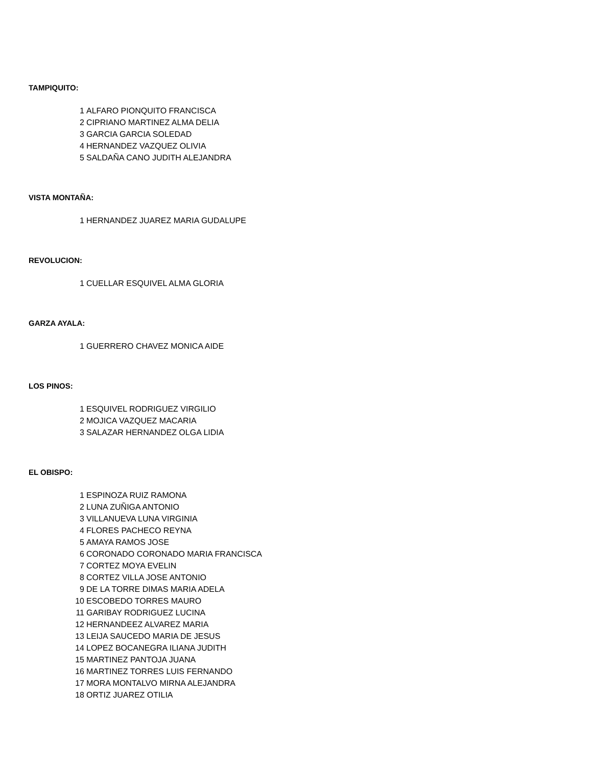TAMPIQUITO:
| 1 | ALFARO PIONQUITO FRANCISCA |
| 2 | CIPRIANO MARTINEZ ALMA DELIA |
| 3 | GARCIA GARCIA SOLEDAD |
| 4 | HERNANDEZ VAZQUEZ OLIVIA |
| 5 | SALDAÑA CANO JUDITH ALEJANDRA |
VISTA MONTAÑA:
| 1 | HERNANDEZ JUAREZ MARIA GUDALUPE |
REVOLUCION:
| 1 | CUELLAR ESQUIVEL ALMA GLORIA |
GARZA AYALA:
| 1 | GUERRERO CHAVEZ MONICA AIDE |
LOS PINOS:
| 1 | ESQUIVEL RODRIGUEZ VIRGILIO |
| 2 | MOJICA VAZQUEZ MACARIA |
| 3 | SALAZAR HERNANDEZ OLGA LIDIA |
EL OBISPO:
| 1 | ESPINOZA RUIZ RAMONA |
| 2 | LUNA ZUÑIGA ANTONIO |
| 3 | VILLANUEVA LUNA VIRGINIA |
| 4 | FLORES PACHECO REYNA |
| 5 | AMAYA RAMOS JOSE |
| 6 | CORONADO CORONADO MARIA FRANCISCA |
| 7 | CORTEZ MOYA EVELIN |
| 8 | CORTEZ VILLA JOSE ANTONIO |
| 9 | DE LA TORRE DIMAS MARIA ADELA |
| 10 | ESCOBEDO TORRES MAURO |
| 11 | GARIBAY RODRIGUEZ LUCINA |
| 12 | HERNANDEEZ ALVAREZ MARIA |
| 13 | LEIJA SAUCEDO MARIA DE JESUS |
| 14 | LOPEZ BOCANEGRA ILIANA JUDITH |
| 15 | MARTINEZ PANTOJA JUANA |
| 16 | MARTINEZ TORRES LUIS FERNANDO |
| 17 | MORA MONTALVO MIRNA ALEJANDRA |
| 18 | ORTIZ JUAREZ OTILIA |